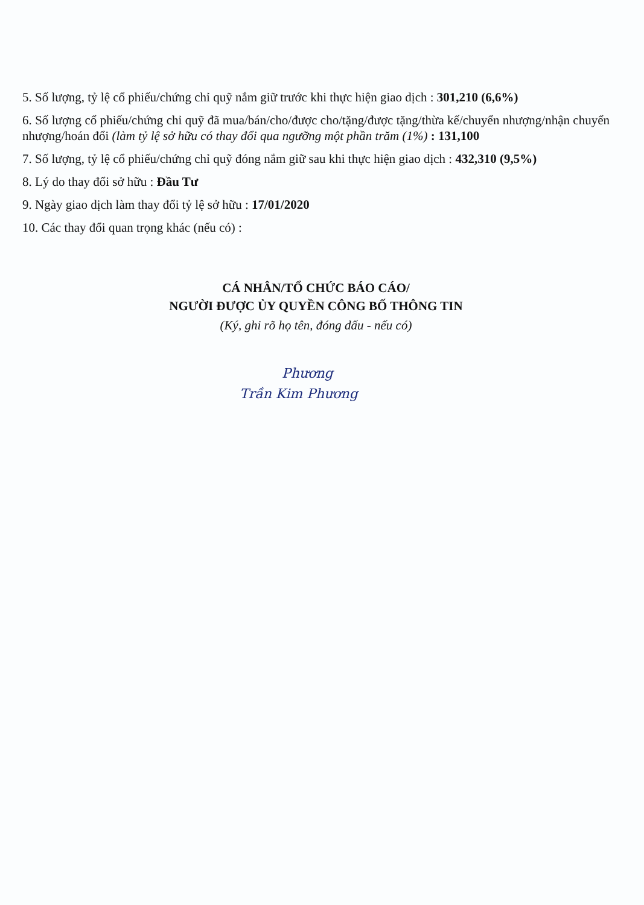5. Số lượng, tỷ lệ cổ phiếu/chứng chỉ quỹ nắm giữ trước khi thực hiện giao dịch : 301,210 (6,6%)
6. Số lượng cổ phiếu/chứng chỉ quỹ đã mua/bán/cho/được cho/tặng/được tặng/thừa kế/chuyển nhượng/nhận chuyển nhượng/hoán đổi (làm tỷ lệ sở hữu có thay đổi qua ngưỡng một phần trăm (1%) : 131,100
7. Số lượng, tỷ lệ cổ phiếu/chứng chỉ quỹ đóng nắm giữ sau khi thực hiện giao dịch : 432,310 (9,5%)
8. Lý do thay đổi sở hữu : Đầu Tư
9. Ngày giao dịch làm thay đổi tỷ lệ sở hữu : 17/01/2020
10. Các thay đổi quan trọng khác (nếu có) :
CÁ NHÂN/TỔ CHỨC BÁO CÁO/
NGƯỜI ĐƯỢC ỦY QUYỀN CÔNG BỐ THÔNG TIN
(Ký, ghi rõ họ tên, đóng dấu - nếu có)
Phương
Trần Kim Phương